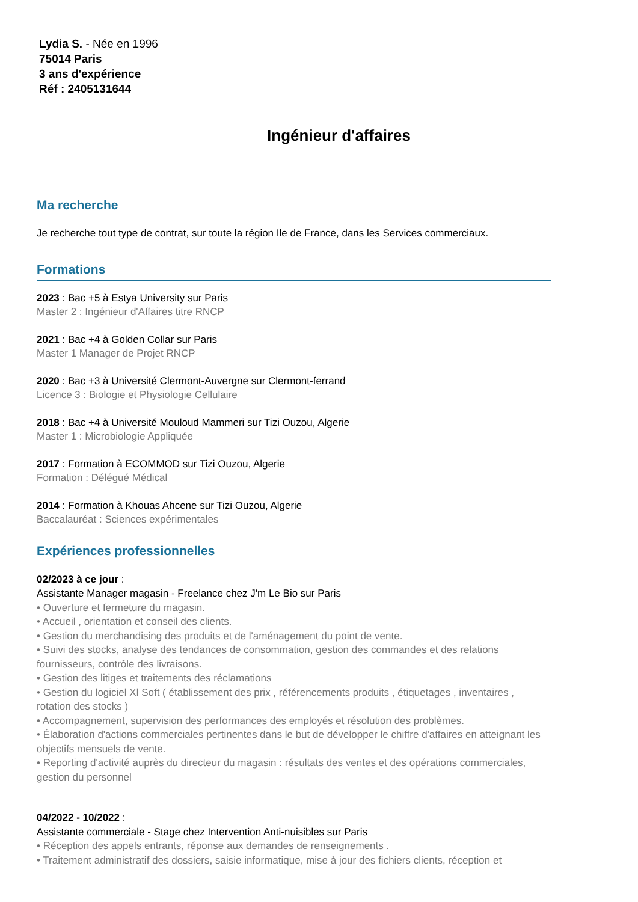Lydia S. - Née en 1996
75014 Paris
3 ans d'expérience
Réf : 2405131644
Ingénieur d'affaires
Ma recherche
Je recherche tout type de contrat, sur toute la région Ile de France, dans les Services commerciaux.
Formations
2023 : Bac +5 à Estya University sur Paris
Master 2 : Ingénieur d'Affaires titre RNCP
2021 : Bac +4 à Golden Collar sur Paris
Master 1 Manager de Projet RNCP
2020 : Bac +3 à Université Clermont-Auvergne sur Clermont-ferrand
Licence 3 : Biologie et Physiologie Cellulaire
2018 : Bac +4 à Université Mouloud Mammeri sur Tizi Ouzou, Algerie
Master 1 : Microbiologie Appliquée
2017 : Formation à ECOMMOD sur Tizi Ouzou, Algerie
Formation : Délégué Médical
2014 : Formation à Khouas Ahcene sur Tizi Ouzou, Algerie
Baccalauréat : Sciences expérimentales
Expériences professionnelles
02/2023 à ce jour :
Assistante Manager magasin - Freelance chez J'm Le Bio sur Paris
• Ouverture et fermeture du magasin.
• Accueil , orientation et conseil des clients.
• Gestion du merchandising des produits et de l'aménagement du point de vente.
• Suivi des stocks, analyse des tendances de consommation, gestion des commandes et des relations fournisseurs, contrôle des livraisons.
• Gestion des litiges et traitements des réclamations
• Gestion du logiciel Xl Soft ( établissement des prix , référencements produits , étiquetages , inventaires , rotation des stocks )
• Accompagnement, supervision des performances des employés et résolution des problèmes.
• Élaboration d'actions commerciales pertinentes dans le but de développer le chiffre d'affaires en atteignant les objectifs mensuels de vente.
• Reporting d'activité auprès du directeur du magasin : résultats des ventes et des opérations commerciales, gestion du personnel
04/2022 - 10/2022 :
Assistante commerciale - Stage chez Intervention Anti-nuisibles sur Paris
• Réception des appels entrants, réponse aux demandes de renseignements .
• Traitement administratif des dossiers, saisie informatique, mise à jour des fichiers clients, réception et